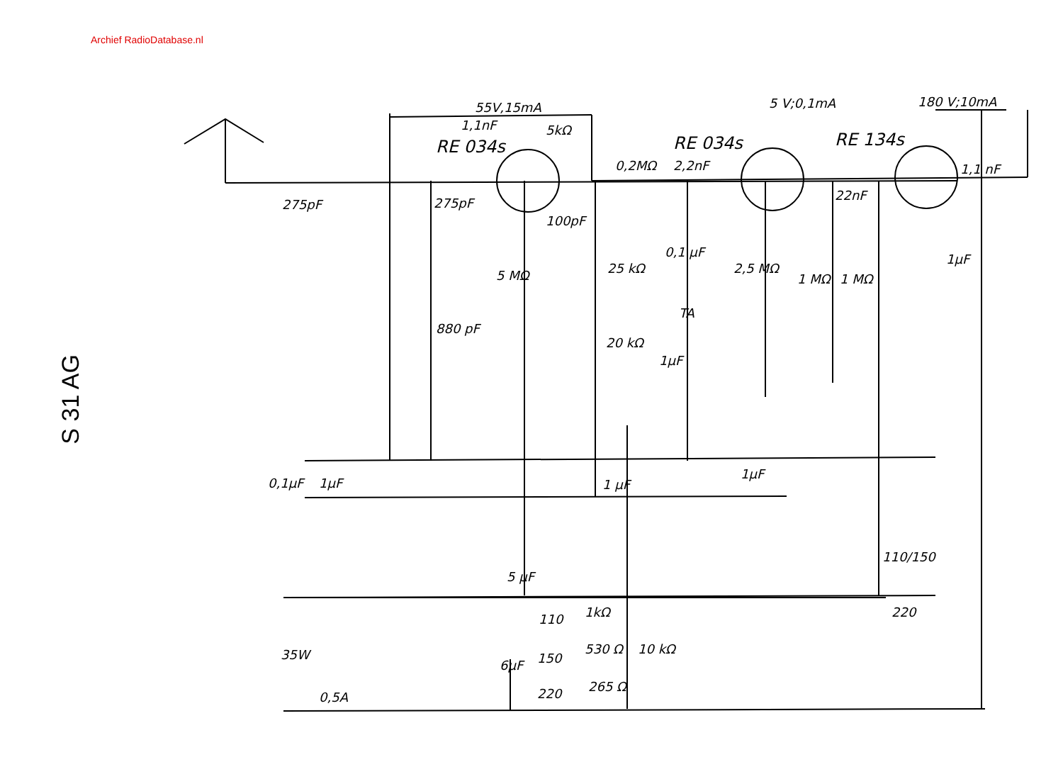Archief RadioDatabase.nl
S 31 AG
55V,15mA
1,1nF
5kΩ
RE 034s
RE 034s
RE 134s
5 V;0,1mA
180 V;10mA
275pF
275pF
100pF
0,2MΩ
2,2nF
22nF
1,1 nF
5 MΩ
25 kΩ
0,1 μF
2,5 MΩ
1 MΩ
1 MΩ
1μF
880 pF
TA
20 kΩ
1μF
0,1μF
1μF
1 μF
1μF
110/150
220
5 μF
1kΩ
110
530 Ω
10 kΩ
35W
6μF
150
0,5A
220
265 Ω